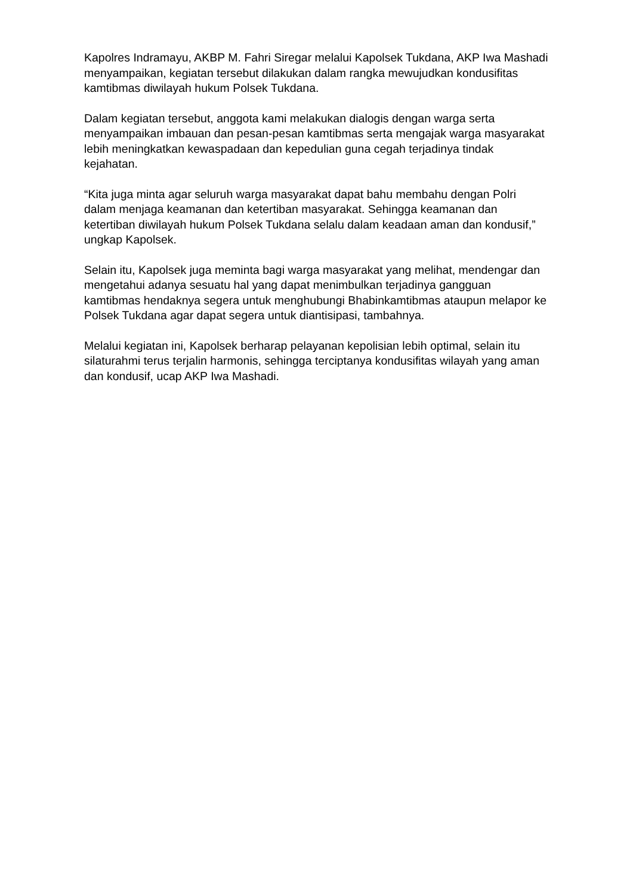Kapolres Indramayu, AKBP M. Fahri Siregar melalui Kapolsek Tukdana, AKP Iwa Mashadi menyampaikan, kegiatan tersebut dilakukan dalam rangka mewujudkan kondusifitas kamtibmas diwilayah hukum Polsek Tukdana.
Dalam kegiatan tersebut, anggota kami melakukan dialogis dengan warga serta menyampaikan imbauan dan pesan-pesan kamtibmas serta mengajak warga masyarakat lebih meningkatkan kewaspadaan dan kepedulian guna cegah terjadinya tindak kejahatan.
“Kita juga minta agar seluruh warga masyarakat dapat bahu membahu dengan Polri dalam menjaga keamanan dan ketertiban masyarakat. Sehingga keamanan dan ketertiban diwilayah hukum Polsek Tukdana selalu dalam keadaan aman dan kondusif,” ungkap Kapolsek.
Selain itu, Kapolsek juga meminta bagi warga masyarakat yang melihat, mendengar dan mengetahui adanya sesuatu hal yang dapat menimbulkan terjadinya gangguan kamtibmas hendaknya segera untuk menghubungi Bhabinkamtibmas ataupun melapor ke Polsek Tukdana agar dapat segera untuk diantisipasi, tambahnya.
Melalui kegiatan ini, Kapolsek berharap pelayanan kepolisian lebih optimal, selain itu silaturahmi terus terjalin harmonis, sehingga terciptanya kondusifitas wilayah yang aman dan kondusif, ucap AKP Iwa Mashadi.